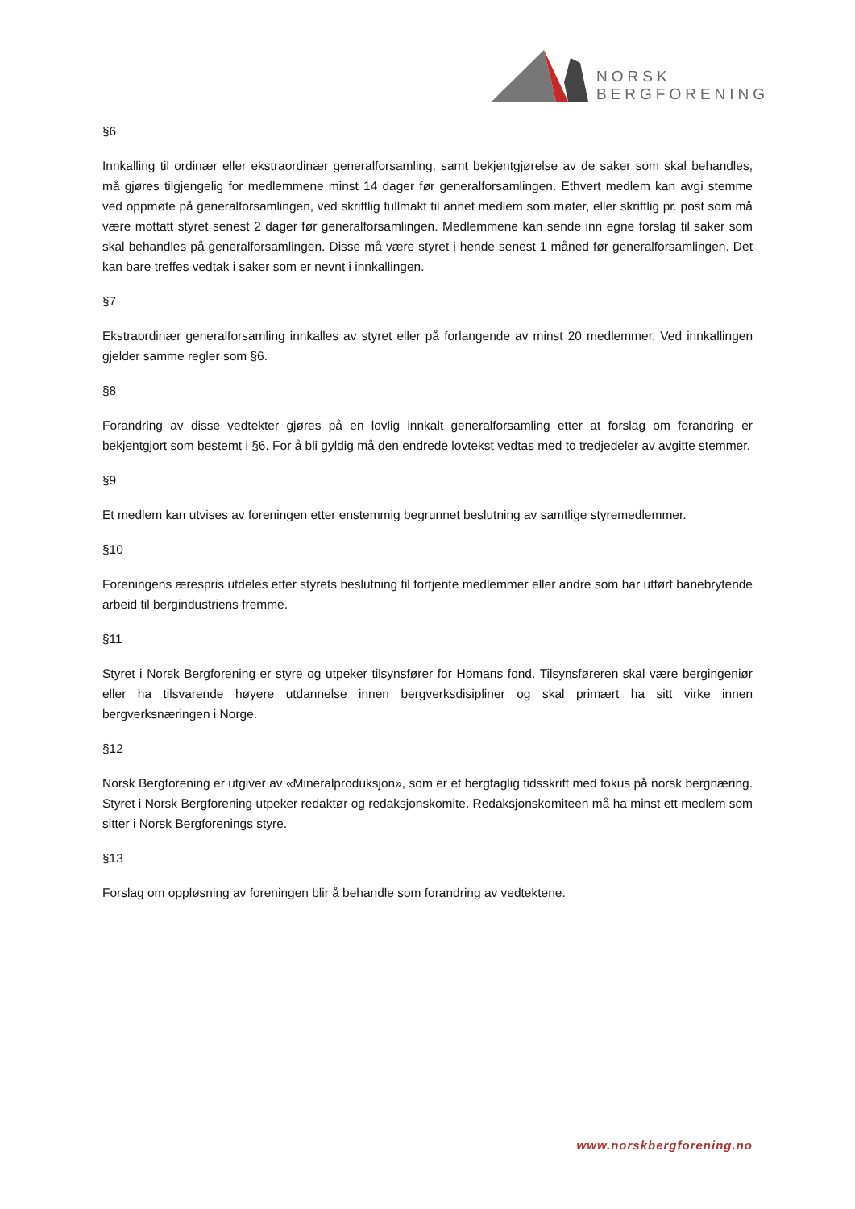NORSK
BERGFORENING
§6
Innkalling til ordinær eller ekstraordinær generalforsamling, samt bekjentgjørelse av de saker som skal behandles, må gjøres tilgjengelig for medlemmene minst 14 dager før generalforsamlingen. Ethvert medlem kan avgi stemme ved oppmøte på generalforsamlingen, ved skriftlig fullmakt til annet medlem som møter, eller skriftlig pr. post som må være mottatt styret senest 2 dager før generalforsamlingen. Medlemmene kan sende inn egne forslag til saker som skal behandles på generalforsamlingen. Disse må være styret i hende senest 1 måned før generalforsamlingen. Det kan bare treffes vedtak i saker som er nevnt i innkallingen.
§7
Ekstraordinær generalforsamling innkalles av styret eller på forlangende av minst 20 medlemmer. Ved innkallingen gjelder samme regler som §6.
§8
Forandring av disse vedtekter gjøres på en lovlig innkalt generalforsamling etter at forslag om forandring er bekjentgjort som bestemt i §6. For å bli gyldig må den endrede lovtekst vedtas med to tredjedeler av avgitte stemmer.
§9
Et medlem kan utvises av foreningen etter enstemmig begrunnet beslutning av samtlige styremedlemmer.
§10
Foreningens ærespris utdeles etter styrets beslutning til fortjente medlemmer eller andre som har utført banebrytende arbeid til bergindustriens fremme.
§11
Styret i Norsk Bergforening er styre og utpeker tilsynsfører for Homans fond. Tilsynsføreren skal være bergingeniør eller ha tilsvarende høyere utdannelse innen bergverksdisipliner og skal primært ha sitt virke innen bergverksnæringen i Norge.
§12
Norsk Bergforening er utgiver av «Mineralproduksjon», som er et bergfaglig tidsskrift med fokus på norsk bergnæring. Styret i Norsk Bergforening utpeker redaktør og redaksjonskomite. Redaksjonskomiteen må ha minst ett medlem som sitter i Norsk Bergforenings styre.
§13
Forslag om oppløsning av foreningen blir å behandle som forandring av vedtektene.
www.norskbergforening.no